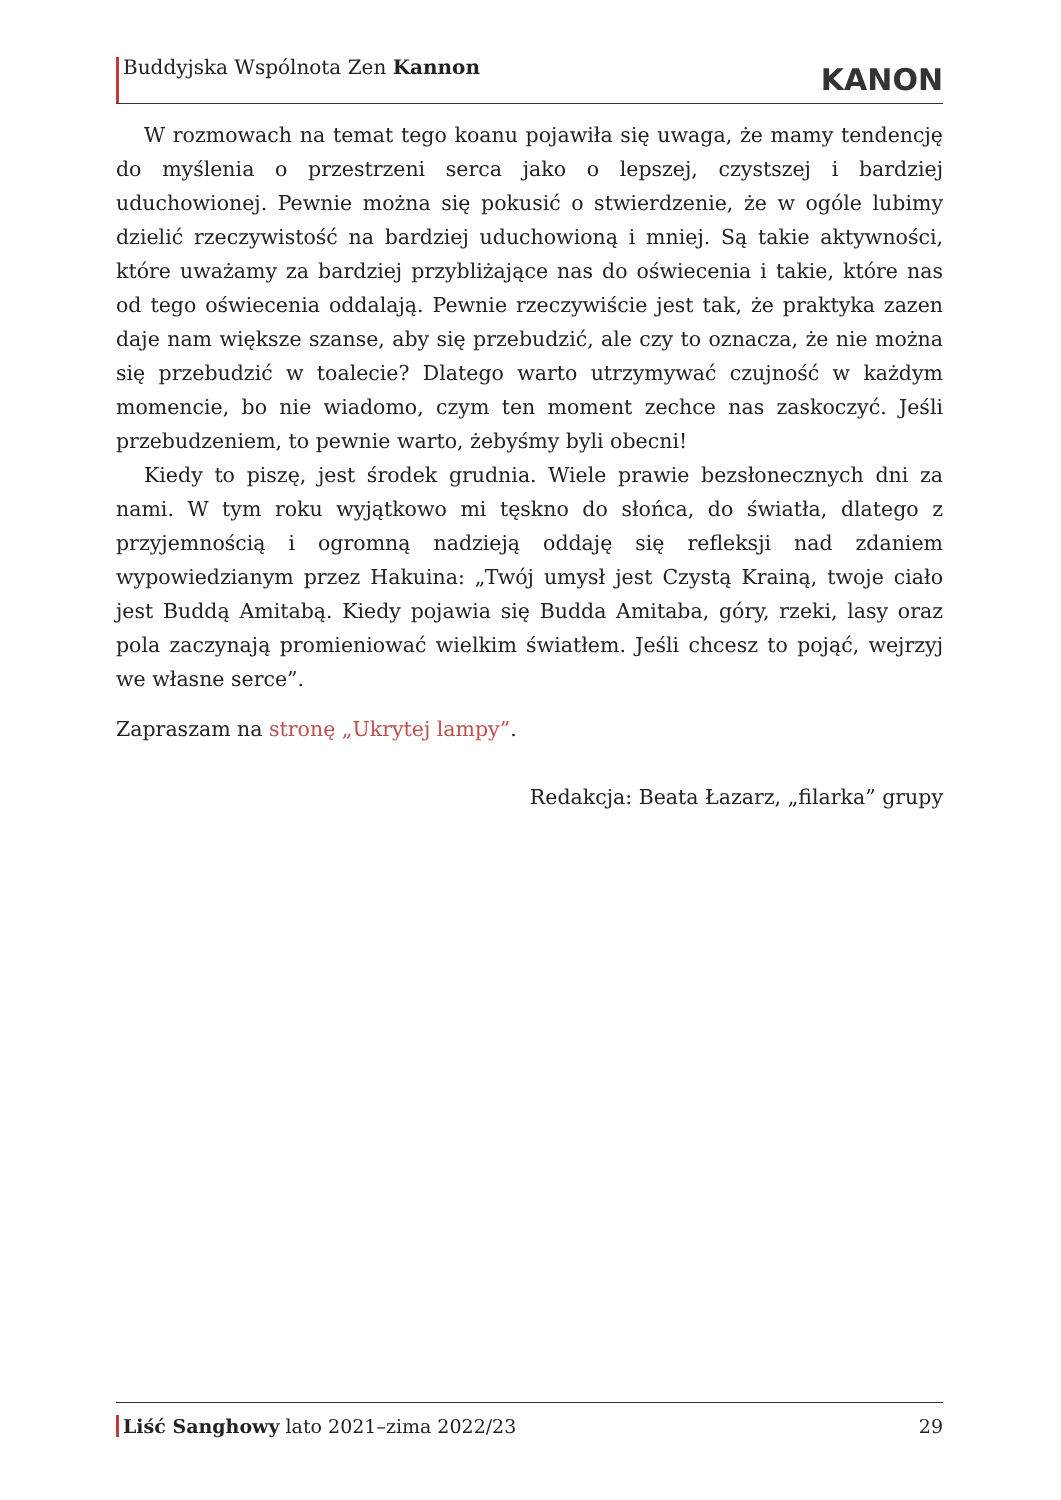Buddyjska Wspólnota Zen Kannon
KANON
W rozmowach na temat tego koanu pojawiła się uwaga, że mamy tendencję do myślenia o przestrzeni serca jako o lepszej, czystszej i bardziej uduchowionej. Pewnie można się pokusić o stwierdzenie, że w ogóle lubimy dzielić rzeczywistość na bardziej uduchowioną i mniej. Są takie aktywności, które uważamy za bardziej przybliżające nas do oświecenia i takie, które nas od tego oświecenia oddalają. Pewnie rzeczywiście jest tak, że praktyka zazen daje nam większe szanse, aby się przebudzić, ale czy to oznacza, że nie można się przebudzić w toalecie? Dlatego warto utrzymywać czujność w każdym momencie, bo nie wiadomo, czym ten moment zechce nas zaskoczyć. Jeśli przebudzeniem, to pewnie warto, żebyśmy byli obecni!
Kiedy to piszę, jest środek grudnia. Wiele prawie bezsłonecznych dni za nami. W tym roku wyjątkowo mi tęskno do słońca, do światła, dlatego z przyjemnością i ogromną nadzieją oddaję się refleksji nad zdaniem wypowiedzianym przez Hakuina: „Twój umysł jest Czystą Krainą, twoje ciało jest Buddą Amitabą. Kiedy pojawia się Budda Amitaba, góry, rzeki, lasy oraz pola zaczynają promieniować wielkim światłem. Jeśli chcesz to pojąć, wejrzyj we własne serce”.
Zapraszam na stronę „Ukrytej lampy”.
Redakcja: Beata Łazarz, „filarka” grupy
Liść Sanghowy lato 2021–zima 2022/23
29